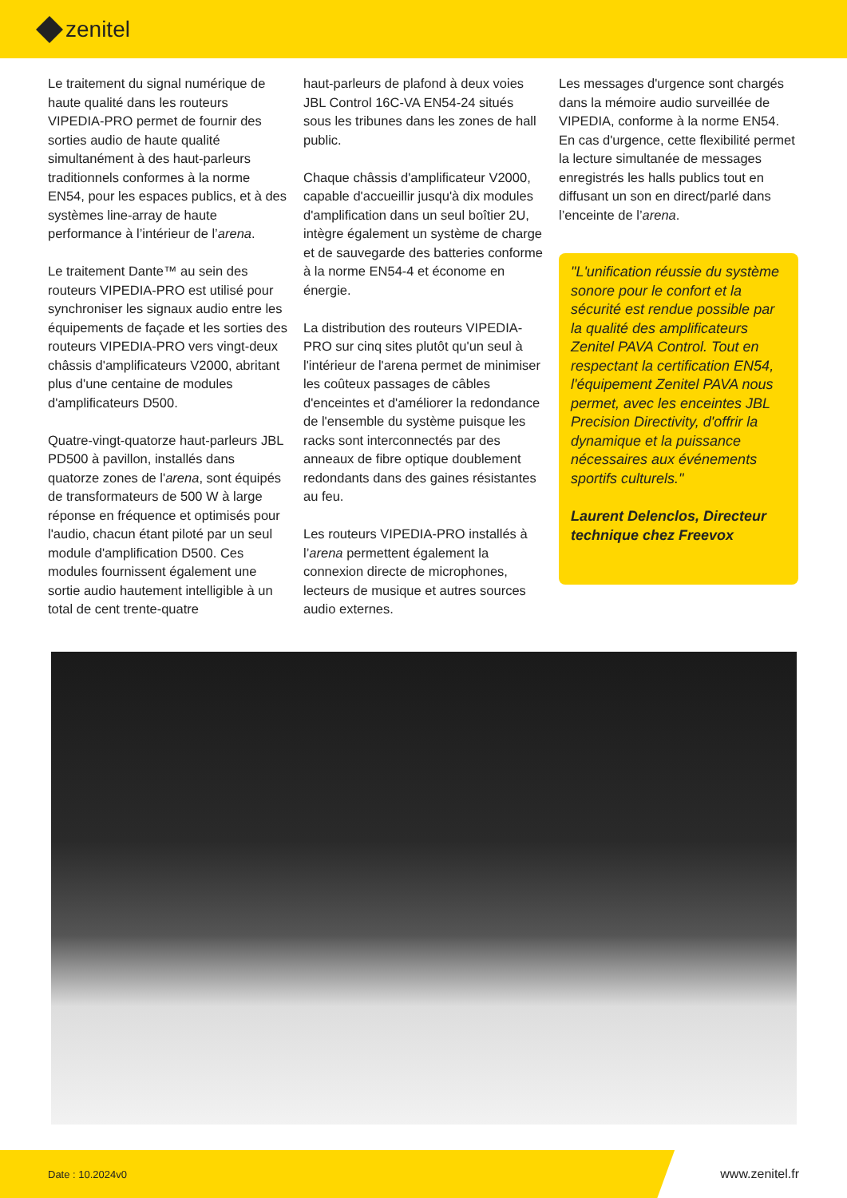zenitel
Le traitement du signal numérique de haute qualité dans les routeurs VIPEDIA-PRO permet de fournir des sorties audio de haute qualité simultanément à des haut-parleurs traditionnels conformes à la norme EN54, pour les espaces publics, et à des systèmes line-array de haute performance à l’intérieur de l’arena.
Le traitement Dante™ au sein des routeurs VIPEDIA-PRO est utilisé pour synchroniser les signaux audio entre les équipements de façade et les sorties des routeurs VIPEDIA-PRO vers vingt-deux châssis d'amplificateurs V2000, abritant plus d'une centaine de modules d'amplificateurs D500.
Quatre-vingt-quatorze haut-parleurs JBL PD500 à pavillon, installés dans quatorze zones de l'arena, sont équipés de transformateurs de 500 W à large réponse en fréquence et optimisés pour l'audio, chacun étant piloté par un seul module d'amplification D500. Ces modules fournissent également une sortie audio hautement intelligible à un total de cent trente-quatre
haut-parleurs de plafond à deux voies JBL Control 16C-VA EN54-24 situés sous les tribunes dans les zones de hall public.
Chaque châssis d'amplificateur V2000, capable d'accueillir jusqu'à dix modules d'amplification dans un seul boîtier 2U, intègre également un système de charge et de sauvegarde des batteries conforme à la norme EN54-4 et économe en énergie.
La distribution des routeurs VIPEDIA-PRO sur cinq sites plutôt qu'un seul à l'intérieur de l'arena permet de minimiser les coûteux passages de câbles d'enceintes et d'améliorer la redondance de l'ensemble du système puisque les racks sont interconnectés par des anneaux de fibre optique doublement redondants dans des gaines résistantes au feu.
Les routeurs VIPEDIA-PRO installés à l’arena permettent également la connexion directe de microphones, lecteurs de musique et autres sources audio externes.
Les messages d'urgence sont chargés dans la mémoire audio surveillée de VIPEDIA, conforme à la norme EN54. En cas d'urgence, cette flexibilité permet la lecture simultanée de messages enregistrés les halls publics tout en diffusant un son en direct/parlé dans l’enceinte de l’arena.
"L'unification réussie du système sonore pour le confort et la sécurité est rendue possible par la qualité des amplificateurs Zenitel PAVA Control. Tout en respectant la certification EN54, l'équipement Zenitel PAVA nous permet, avec les enceintes JBL Precision Directivity, d'offrir la dynamique et la puissance nécessaires aux événements sportifs culturels."
Laurent Delenclos, Directeur technique chez Freevox
Date : 10.2024v0 www.zenitel.fr